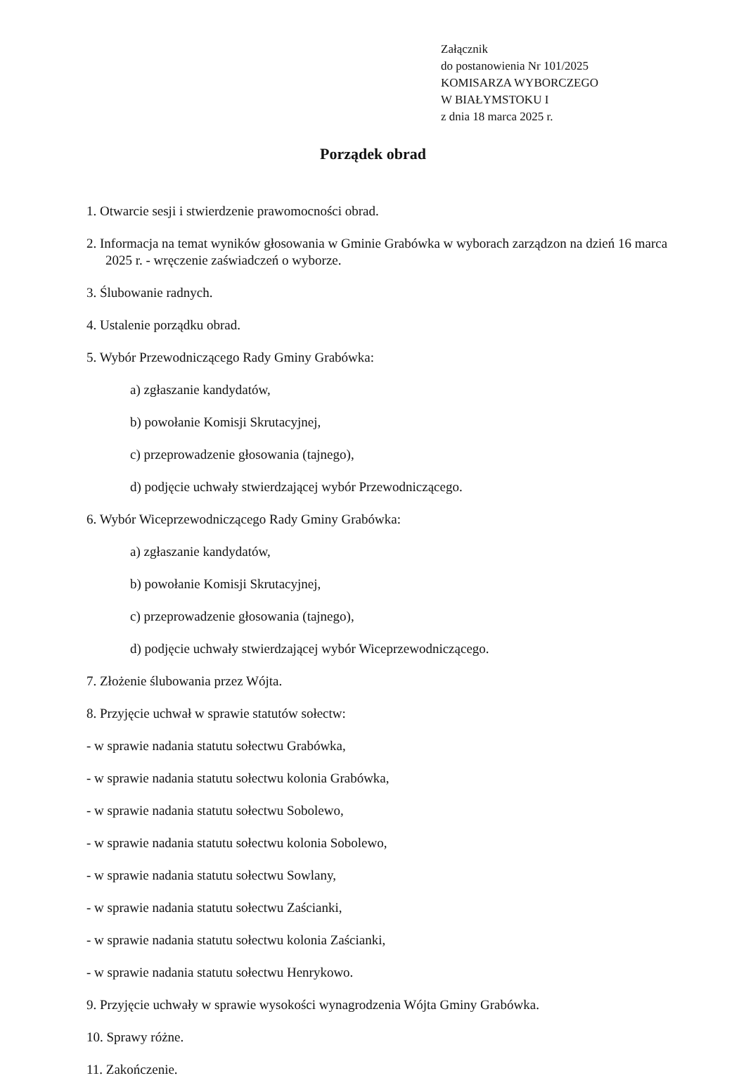Załącznik
do postanowienia Nr 101/2025
KOMISARZA WYBORCZEGO
W BIAŁYMSTOKU I
z dnia 18 marca 2025 r.
Porządek obrad
1. Otwarcie sesji i stwierdzenie prawomocności obrad.
2. Informacja na temat wyników głosowania w Gminie Grabówka w wyborach zarządzon na dzień 16 marca 2025 r. - wręczenie zaświadczeń o wyborze.
3. Ślubowanie radnych.
4. Ustalenie porządku obrad.
5. Wybór Przewodniczącego Rady Gminy Grabówka:
a) zgłaszanie kandydatów,
b) powołanie Komisji Skrutacyjnej,
c) przeprowadzenie głosowania (tajnego),
d) podjęcie uchwały stwierdzającej wybór Przewodniczącego.
6. Wybór Wiceprzewodniczącego Rady Gminy Grabówka:
a) zgłaszanie kandydatów,
b) powołanie Komisji Skrutacyjnej,
c) przeprowadzenie głosowania (tajnego),
d) podjęcie uchwały stwierdzającej wybór Wiceprzewodniczącego.
7. Złożenie ślubowania przez Wójta.
8. Przyjęcie uchwał w sprawie statutów sołectw:
- w sprawie nadania statutu sołectwu Grabówka,
- w sprawie nadania statutu sołectwu kolonia Grabówka,
- w sprawie nadania statutu sołectwu Sobolewo,
- w sprawie nadania statutu sołectwu kolonia Sobolewo,
- w sprawie nadania statutu sołectwu Sowlany,
- w sprawie nadania statutu sołectwu Zaścianki,
- w sprawie nadania statutu sołectwu kolonia Zaścianki,
- w sprawie nadania statutu sołectwu Henrykowo.
9. Przyjęcie uchwały w sprawie wysokości wynagrodzenia Wójta Gminy Grabówka.
10. Sprawy różne.
11. Zakończenie.